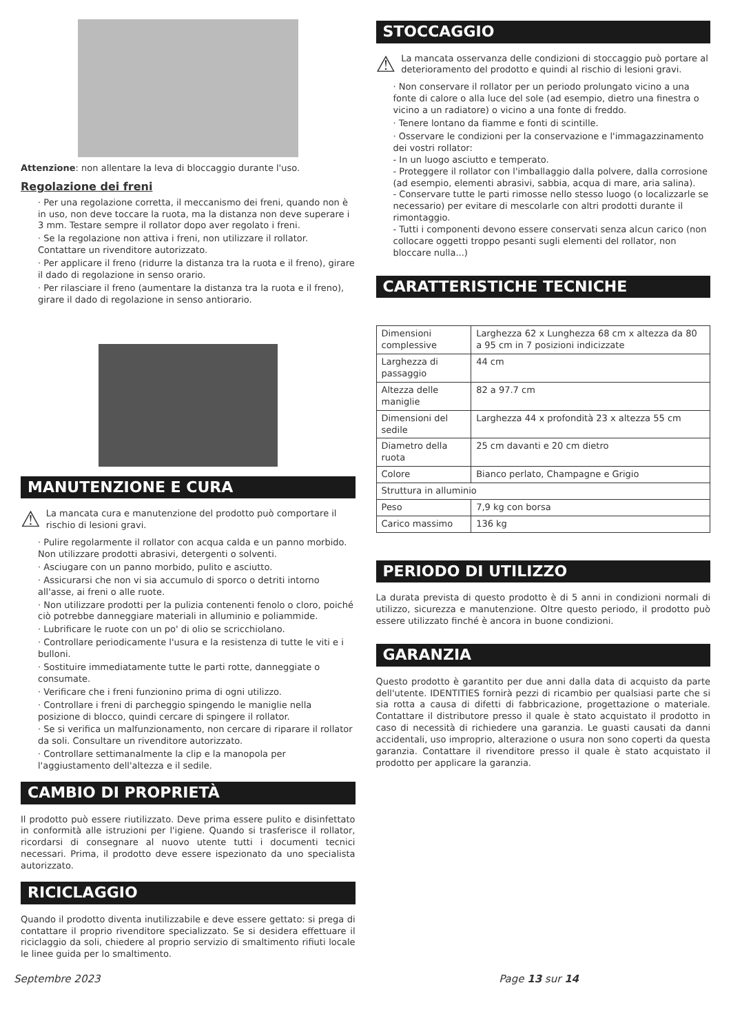Attenzione: non allentare la leva di bloccaggio durante l'uso.
Regolazione dei freni
· Per una regolazione corretta, il meccanismo dei freni, quando non è in uso, non deve toccare la ruota, ma la distanza non deve superare i 3 mm. Testare sempre il rollator dopo aver regolato i freni.
· Se la regolazione non attiva i freni, non utilizzare il rollator. Contattare un rivenditore autorizzato.
· Per applicare il freno (ridurre la distanza tra la ruota e il freno), girare il dado di regolazione in senso orario.
· Per rilasciare il freno (aumentare la distanza tra la ruota e il freno), girare il dado di regolazione in senso antiorario.
MANUTENZIONE E CURA
⚠ La mancata cura e manutenzione del prodotto può comportare il rischio di lesioni gravi.
· Pulire regolarmente il rollator con acqua calda e un panno morbido. Non utilizzare prodotti abrasivi, detergenti o solventi.
· Asciugare con un panno morbido, pulito e asciutto.
· Assicurarsi che non vi sia accumulo di sporco o detriti intorno all'asse, ai freni o alle ruote.
· Non utilizzare prodotti per la pulizia contenenti fenolo o cloro, poiché ciò potrebbe danneggiare materiali in alluminio e poliammide.
· Lubrificare le ruote con un po' di olio se scricchiolano.
· Controllare periodicamente l'usura e la resistenza di tutte le viti e i bulloni.
· Sostituire immediatamente tutte le parti rotte, danneggiate o consumate.
· Verificare che i freni funzionino prima di ogni utilizzo.
· Controllare i freni di parcheggio spingendo le maniglie nella posizione di blocco, quindi cercare di spingere il rollator.
· Se si verifica un malfunzionamento, non cercare di riparare il rollator da soli. Consultare un rivenditore autorizzato.
· Controllare settimanalmente la clip e la manopola per l'aggiustamento dell'altezza e il sedile.
CAMBIO DI PROPRIETÀ
Il prodotto può essere riutilizzato. Deve prima essere pulito e disinfettato in conformità alle istruzioni per l'igiene. Quando si trasferisce il rollator, ricordarsi di consegnare al nuovo utente tutti i documenti tecnici necessari. Prima, il prodotto deve essere ispezionato da uno specialista autorizzato.
RICICLAGGIO
Quando il prodotto diventa inutilizzabile e deve essere gettato: si prega di contattare il proprio rivenditore specializzato. Se si desidera effettuare il riciclaggio da soli, chiedere al proprio servizio di smaltimento rifiuti locale le linee guida per lo smaltimento.
STOCCAGGIO
⚠ La mancata osservanza delle condizioni di stoccaggio può portare al deterioramento del prodotto e quindi al rischio di lesioni gravi.
· Non conservare il rollator per un periodo prolungato vicino a una fonte di calore o alla luce del sole (ad esempio, dietro una finestra o vicino a un radiatore) o vicino a una fonte di freddo.
· Tenere lontano da fiamme e fonti di scintille.
· Osservare le condizioni per la conservazione e l'immagazzinamento dei vostri rollator:
- In un luogo asciutto e temperato.
- Proteggere il rollator con l'imballaggio dalla polvere, dalla corrosione (ad esempio, elementi abrasivi, sabbia, acqua di mare, aria salina).
- Conservare tutte le parti rimosse nello stesso luogo (o localizzarle se necessario) per evitare di mescolarle con altri prodotti durante il rimontaggio.
- Tutti i componenti devono essere conservati senza alcun carico (non collocare oggetti troppo pesanti sugli elementi del rollator, non bloccare nulla...)
CARATTERISTICHE TECNICHE
| Dimensioni complessive | Larghezza 62 x Lunghezza 68 cm x altezza da 80 a 95 cm in 7 posizioni indicizzate |
| Larghezza di passaggio | 44 cm |
| Altezza delle maniglie | 82 a 97.7 cm |
| Dimensioni del sedile | Larghezza 44 x profondità 23 x altezza 55 cm |
| Diametro della ruota | 25 cm davanti e 20 cm dietro |
| Colore | Bianco perlato, Champagne e Grigio |
| Struttura in alluminio | |
| Peso | 7,9 kg con borsa |
| Carico massimo | 136 kg |
PERIODO DI UTILIZZO
La durata prevista di questo prodotto è di 5 anni in condizioni normali di utilizzo, sicurezza e manutenzione. Oltre questo periodo, il prodotto può essere utilizzato finché è ancora in buone condizioni.
GARANZIA
Questo prodotto è garantito per due anni dalla data di acquisto da parte dell'utente. IDENTITIES fornirà pezzi di ricambio per qualsiasi parte che si sia rotta a causa di difetti di fabbricazione, progettazione o materiale. Contattare il distributore presso il quale è stato acquistato il prodotto in caso di necessità di richiedere una garanzia. Le guasti causati da danni accidentali, uso improprio, alterazione o usura non sono coperti da questa garanzia. Contattare il rivenditore presso il quale è stato acquistato il prodotto per applicare la garanzia.
Septembre 2023 Page 13 sur 14